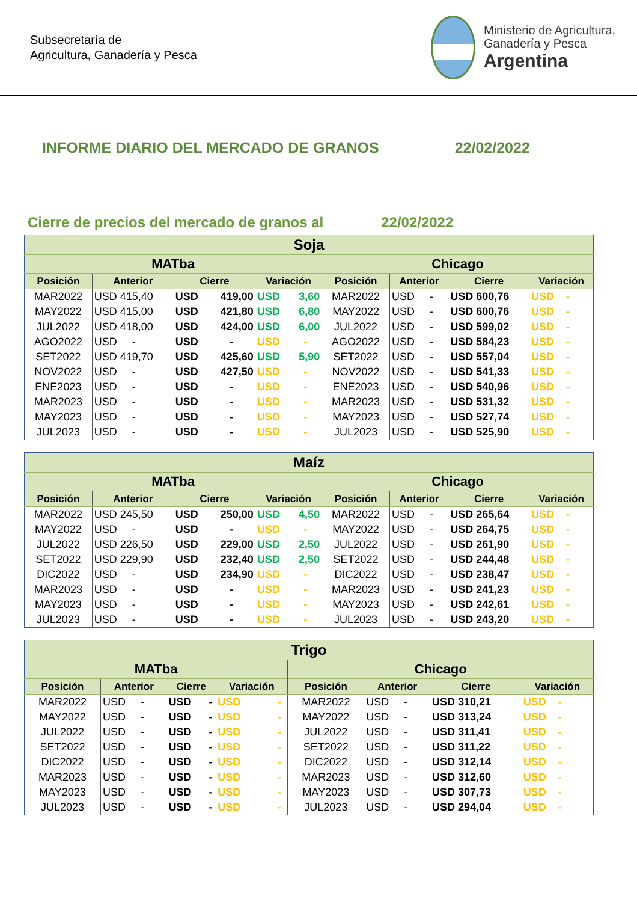Subsecretaría de
Agricultura, Ganadería y Pesca
Ministerio de Agricultura,
Ganadería y Pesca
Argentina
INFORME DIARIO DEL MERCADO DE GRANOS 22/02/2022
Cierre de precios del mercado de granos al 22/02/2022
| Soja | | | | | | | | | |
| --- | --- | --- | --- | --- | --- | --- | --- | --- | --- |
| MATba | | | | | | Chicago | | | |
| Posición | Anterior | Cierre | | Variación | | Posición | Anterior | Cierre | Variación |
| MAR2022 | USD 415,40 | USD | 419,00 | USD | 3,60 | MAR2022 | USD - | USD 600,76 | USD - |
| MAY2022 | USD 415,00 | USD | 421,80 | USD | 6,80 | MAY2022 | USD - | USD 600,76 | USD - |
| JUL2022 | USD 418,00 | USD | 424,00 | USD | 6,00 | JUL2022 | USD - | USD 599,02 | USD - |
| AGO2022 | USD - | USD | - | USD | - | AGO2022 | USD - | USD 584,23 | USD - |
| SET2022 | USD 419,70 | USD | 425,60 | USD | 5,90 | SET2022 | USD - | USD 557,04 | USD - |
| NOV2022 | USD - | USD | 427,50 | USD | - | NOV2022 | USD - | USD 541,33 | USD - |
| ENE2023 | USD - | USD | - | USD | - | ENE2023 | USD - | USD 540,96 | USD - |
| MAR2023 | USD - | USD | - | USD | - | MAR2023 | USD - | USD 531,32 | USD - |
| MAY2023 | USD - | USD | - | USD | - | MAY2023 | USD - | USD 527,74 | USD - |
| JUL2023 | USD - | USD | - | USD | - | JUL2023 | USD - | USD 525,90 | USD - |
| Maíz | | | | | | | | | |
| --- | --- | --- | --- | --- | --- | --- | --- | --- | --- |
| MATba | | | | | | Chicago | | | |
| Posición | Anterior | Cierre | | Variación | | Posición | Anterior | Cierre | Variación |
| MAR2022 | USD 245,50 | USD | 250,00 | USD | 4,50 | MAR2022 | USD - | USD 265,64 | USD - |
| MAY2022 | USD - | USD | - | USD | - | MAY2022 | USD - | USD 264,75 | USD - |
| JUL2022 | USD 226,50 | USD | 229,00 | USD | 2,50 | JUL2022 | USD - | USD 261,90 | USD - |
| SET2022 | USD 229,90 | USD | 232,40 | USD | 2,50 | SET2022 | USD - | USD 244,48 | USD - |
| DIC2022 | USD - | USD | 234,90 | USD | - | DIC2022 | USD - | USD 238,47 | USD - |
| MAR2023 | USD - | USD | - | USD | - | MAR2023 | USD - | USD 241,23 | USD - |
| MAY2023 | USD - | USD | - | USD | - | MAY2023 | USD - | USD 242,61 | USD - |
| JUL2023 | USD - | USD | - | USD | - | JUL2023 | USD - | USD 243,20 | USD - |
| Trigo | | | | | | | | | |
| --- | --- | --- | --- | --- | --- | --- | --- | --- | --- |
| MATba | | | | | | Chicago | | | |
| Posición | Anterior | Cierre | | Variación | | Posición | Anterior | Cierre | Variación |
| MAR2022 | USD - | USD | - | USD | - | MAR2022 | USD - | USD 310,21 | USD - |
| MAY2022 | USD - | USD | - | USD | - | MAY2022 | USD - | USD 313,24 | USD - |
| JUL2022 | USD - | USD | - | USD | - | JUL2022 | USD - | USD 311,41 | USD - |
| SET2022 | USD - | USD | - | USD | - | SET2022 | USD - | USD 311,22 | USD - |
| DIC2022 | USD - | USD | - | USD | - | DIC2022 | USD - | USD 312,14 | USD - |
| MAR2023 | USD - | USD | - | USD | - | MAR2023 | USD - | USD 312,60 | USD - |
| MAY2023 | USD - | USD | - | USD | - | MAY2023 | USD - | USD 307,73 | USD - |
| JUL2023 | USD - | USD | - | USD | - | JUL2023 | USD - | USD 294,04 | USD - |